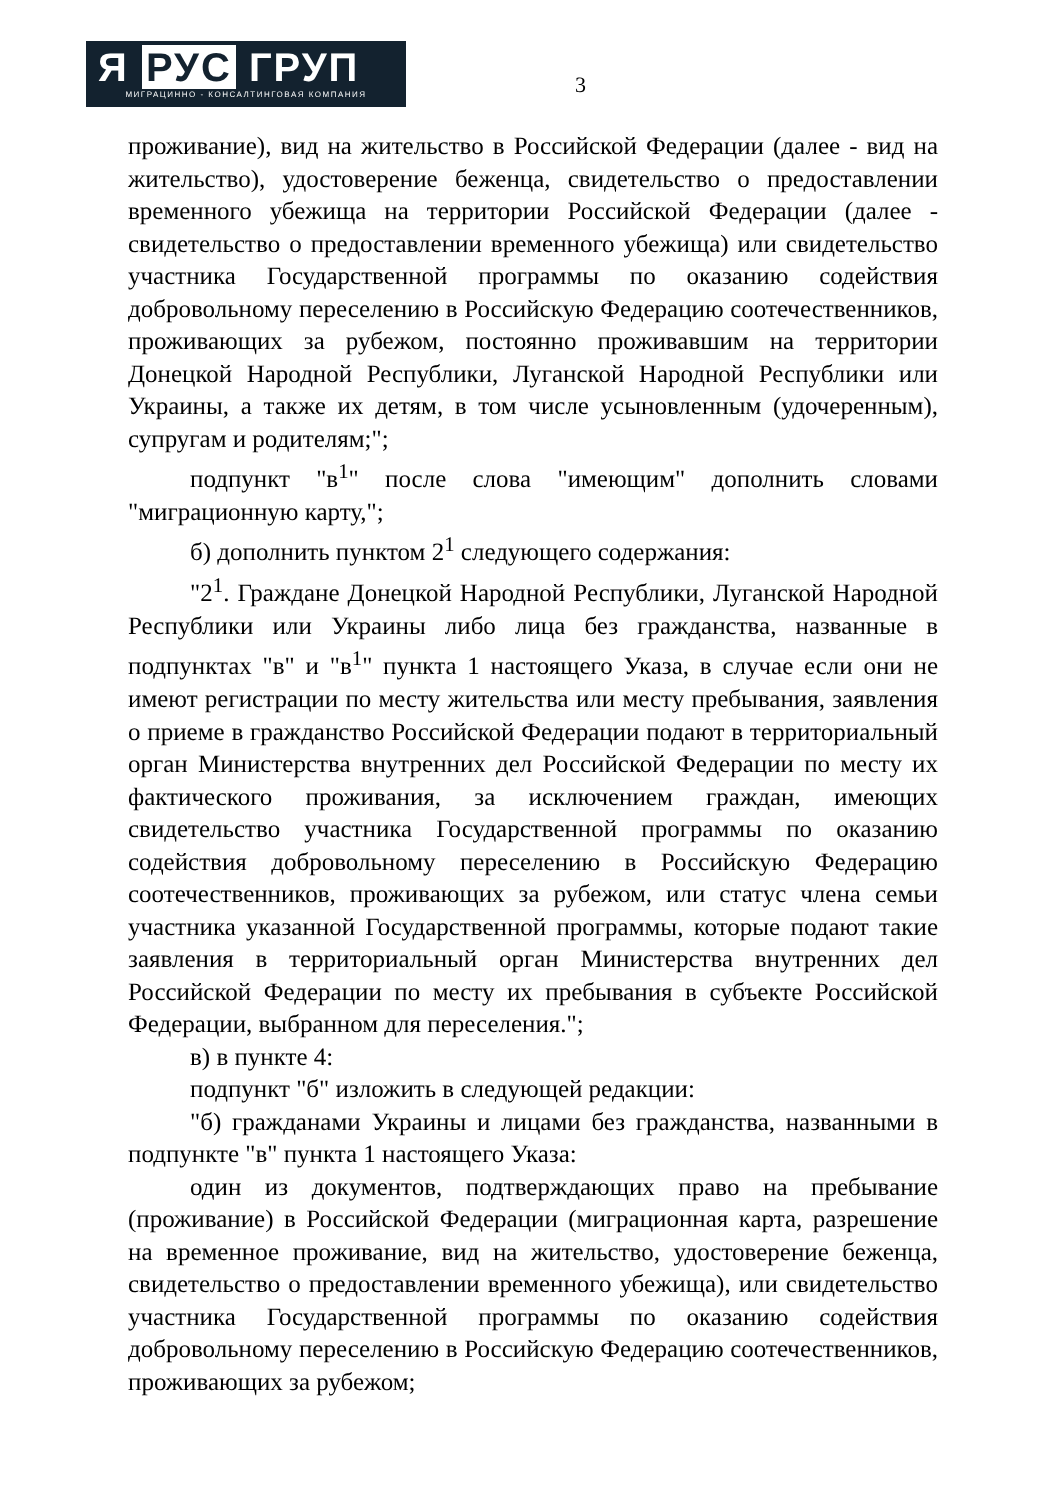Я РУС ГРУП
МИГРАЦИННО - КОНСАЛТИНГОВАЯ КОМПАНИЯ
3
проживание), вид на жительство в Российской Федерации (далее - вид на жительство), удостоверение беженца, свидетельство о предоставлении временного убежища на территории Российской Федерации (далее - свидетельство о предоставлении временного убежища) или свидетельство участника Государственной программы по оказанию содействия добровольному переселению в Российскую Федерацию соотечественников, проживающих за рубежом, постоянно проживавшим на территории Донецкой Народной Республики, Луганской Народной Республики или Украины, а также их детям, в том числе усыновленным (удочеренным), супругам и родителям;";
подпункт "в<sup>1</sup>" после слова "имеющим" дополнить словами "миграционную карту,";
б) дополнить пунктом 2<sup>1</sup> следующего содержания:
"2<sup>1</sup>. Граждане Донецкой Народной Республики, Луганской Народной Республики или Украины либо лица без гражданства, названные в подпунктах "в" и "в<sup>1</sup>" пункта 1 настоящего Указа, в случае если они не имеют регистрации по месту жительства или месту пребывания, заявления о приеме в гражданство Российской Федерации подают в территориальный орган Министерства внутренних дел Российской Федерации по месту их фактического проживания, за исключением граждан, имеющих свидетельство участника Государственной программы по оказанию содействия добровольному переселению в Российскую Федерацию соотечественников, проживающих за рубежом, или статус члена семьи участника указанной Государственной программы, которые подают такие заявления в территориальный орган Министерства внутренних дел Российской Федерации по месту их пребывания в субъекте Российской Федерации, выбранном для переселения.";
в) в пункте 4:
подпункт "б" изложить в следующей редакции:
"б) гражданами Украины и лицами без гражданства, названными в подпункте "в" пункта 1 настоящего Указа:
один из документов, подтверждающих право на пребывание (проживание) в Российской Федерации (миграционная карта, разрешение на временное проживание, вид на жительство, удостоверение беженца, свидетельство о предоставлении временного убежища), или свидетельство участника Государственной программы по оказанию содействия добровольному переселению в Российскую Федерацию соотечественников, проживающих за рубежом;